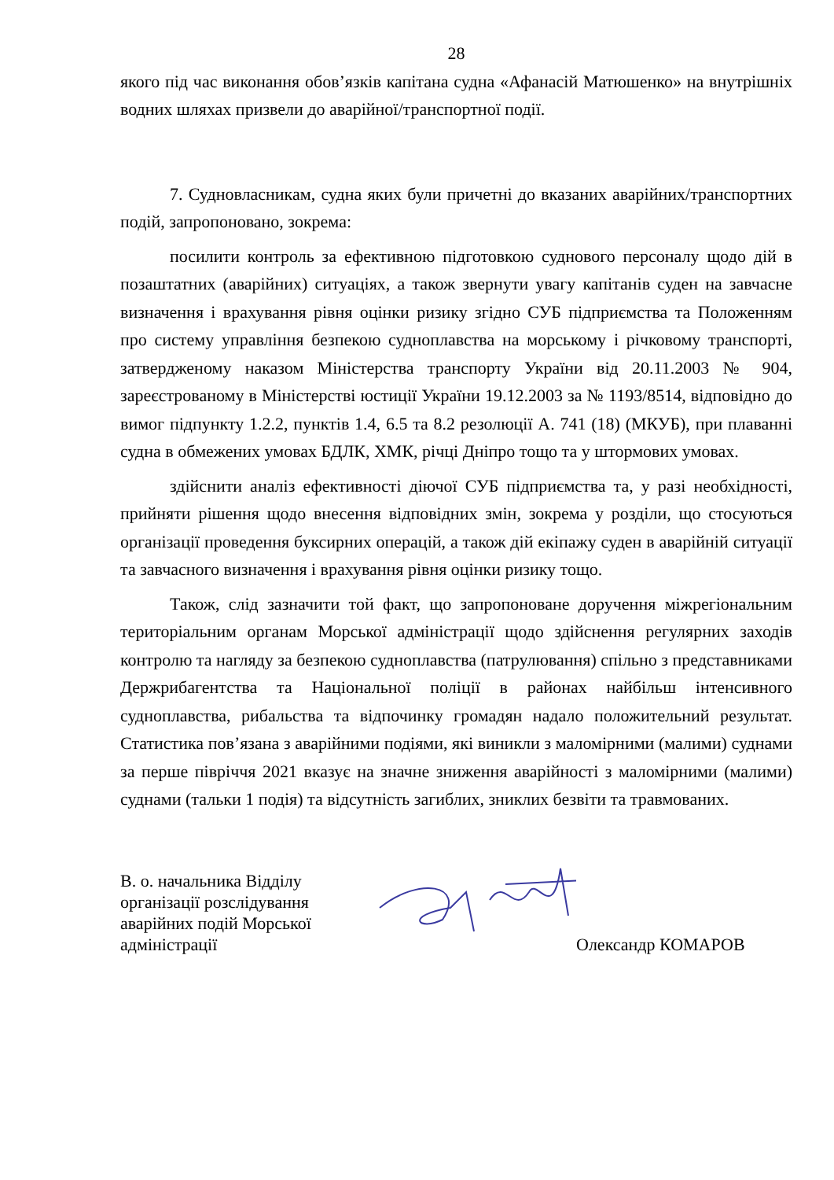28
якого під час виконання обов’язків капітана судна «Афанасій Матюшенко» на внутрішніх водних шляхах призвели до аварійної/транспортної події.
7. Судновласникам, судна яких були причетні до вказаних аварійних/транспортних подій, запропоновано, зокрема:
посилити контроль за ефективною підготовкою суднового персоналу щодо дій в позаштатних (аварійних) ситуаціях, а також звернути увагу капітанів суден на завчасне визначення і врахування рівня оцінки ризику згідно СУБ підприємства та Положенням про систему управління безпекою судноплавства на морському і річковому транспорті, затвердженому наказом Міністерства транспорту України від 20.11.2003 № 904, зареєстрованому в Міністерстві юстиції України 19.12.2003 за № 1193/8514, відповідно до вимог підпункту 1.2.2, пунктів 1.4, 6.5 та 8.2 резолюції А. 741 (18) (МКУБ), при плаванні судна в обмежених умовах БДЛК, ХМК, річці Дніпро тощо та у штормових умовах.
здійснити аналіз ефективності діючої СУБ підприємства та, у разі необхідності, прийняти рішення щодо внесення відповідних змін, зокрема у розділи, що стосуються організації проведення буксирних операцій, а також дій екіпажу суден в аварійній ситуації та завчасного визначення і врахування рівня оцінки ризику тощо.
Також, слід зазначити той факт, що запропоноване доручення міжрегіональним територіальним органам Морської адміністрації щодо здійснення регулярних заходів контролю та нагляду за безпекою судноплавства (патрулювання) спільно з представниками Держрибагентства та Національної поліції в районах найбільш інтенсивного судноплавства, рибальства та відпочинку громадян надало положительний результат. Статистика пов’язана з аварійними подіями, які виникли з маломірними (малими) суднами за перше півріччя 2021 вказує на значне зниження аварійності з маломірними (малими) суднами (тальки 1 подія) та відсутність загиблих, зниклих безвіти та травмованих.
В. о. начальника Відділу організації розслідування аварійних подій Морської адміністрації
Олександр КОМАРОВ